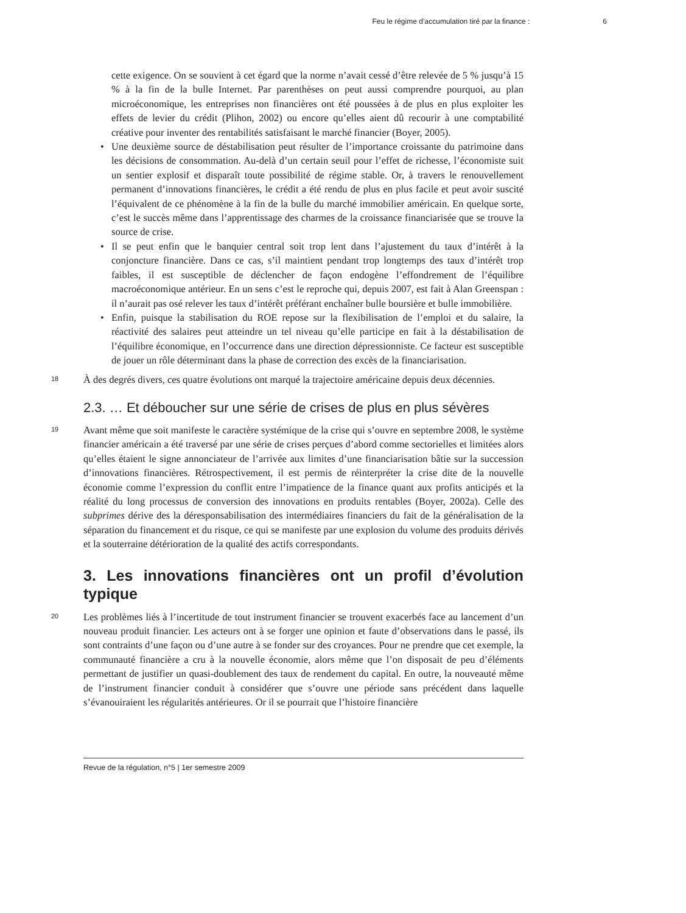Feu le régime d’accumulation tiré par la finance : 6
cette exigence. On se souvient à cet égard que la norme n’avait cessé d’être relevée de 5 % jusqu’à 15 % à la fin de la bulle Internet. Par parenthèses on peut aussi comprendre pourquoi, au plan microéconomique, les entreprises non financières ont été poussées à de plus en plus exploiter les effets de levier du crédit (Plihon, 2002) ou encore qu’elles aient dû recourir à une comptabilité créative pour inventer des rentabilités satisfaisant le marché financier (Boyer, 2005).
• Une deuxième source de déstabilisation peut résulter de l’importance croissante du patrimoine dans les décisions de consommation. Au-delà d’un certain seuil pour l’effet de richesse, l’économiste suit un sentier explosif et disparaît toute possibilité de régime stable. Or, à travers le renouvellement permanent d’innovations financières, le crédit a été rendu de plus en plus facile et peut avoir suscité l’équivalent de ce phénomène à la fin de la bulle du marché immobilier américain. En quelque sorte, c’est le succès même dans l’apprentissage des charmes de la croissance financiarisée que se trouve la source de crise.
• Il se peut enfin que le banquier central soit trop lent dans l’ajustement du taux d’intérêt à la conjoncture financière. Dans ce cas, s’il maintient pendant trop longtemps des taux d’intérêt trop faibles, il est susceptible de déclencher de façon endogène l’effondrement de l’équilibre macroéconomique antérieur. En un sens c’est le reproche qui, depuis 2007, est fait à Alan Greenspan : il n’aurait pas osé relever les taux d’intérêt préférant enchaîner bulle boursière et bulle immobilière.
• Enfin, puisque la stabilisation du ROE repose sur la flexibilisation de l’emploi et du salaire, la réactivité des salaires peut atteindre un tel niveau qu’elle participe en fait à la déstabilisation de l’équilibre économique, en l’occurrence dans une direction dépressionniste. Ce facteur est susceptible de jouer un rôle déterminant dans la phase de correction des excès de la financiarisation.
18
À des degrés divers, ces quatre évolutions ont marqué la trajectoire américaine depuis deux décennies.
2.3. … Et déboucher sur une série de crises de plus en plus sévères
19
Avant même que soit manifeste le caractère systémique de la crise qui s’ouvre en septembre 2008, le système financier américain a été traversé par une série de crises perçues d’abord comme sectorielles et limitées alors qu’elles étaient le signe annonciateur de l’arrivée aux limites d’une financiarisation bâtie sur la succession d’innovations financières. Rétrospectivement, il est permis de réinterpréter la crise dite de la nouvelle économie comme l’expression du conflit entre l’impatience de la finance quant aux profits anticipés et la réalité du long processus de conversion des innovations en produits rentables (Boyer, 2002a). Celle des subprimes dérive des la déresponsabilisation des intermédiaires financiers du fait de la généralisation de la séparation du financement et du risque, ce qui se manifeste par une explosion du volume des produits dérivés et la souterraine détérioration de la qualité des actifs correspondants.
3. Les innovations financières ont un profil d’évolution typique
20
Les problèmes liés à l’incertitude de tout instrument financier se trouvent exacerbés face au lancement d’un nouveau produit financier. Les acteurs ont à se forger une opinion et faute d’observations dans le passé, ils sont contraints d’une façon ou d’une autre à se fonder sur des croyances. Pour ne prendre que cet exemple, la communauté financière a cru à la nouvelle économie, alors même que l’on disposait de peu d’éléments permettant de justifier un quasi-doublement des taux de rendement du capital. En outre, la nouveauté même de l’instrument financier conduit à considérer que s’ouvre une période sans précédent dans laquelle s’évanouiraient les régularités antérieures. Or il se pourrait que l’histoire financière
Revue de la régulation, n°5 | 1er semestre 2009